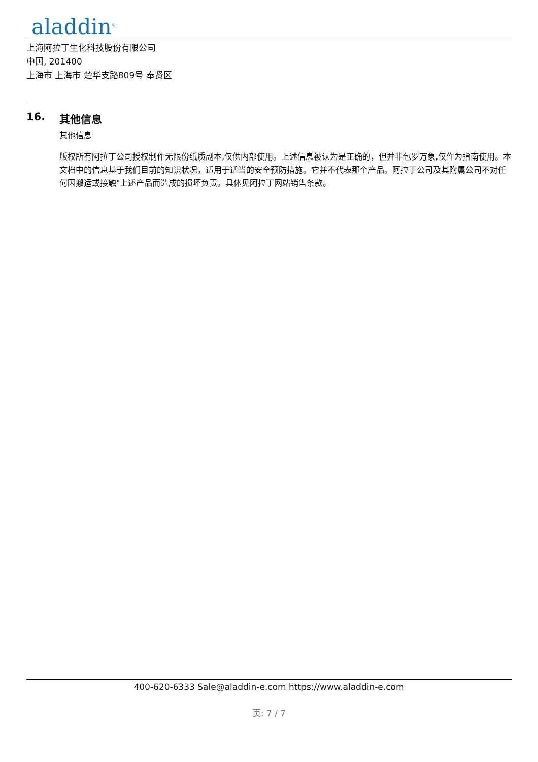aladdin<sup>®</sup>
上海阿拉丁生化科技股份有限公司
中国, 201400
上海市 上海市 楚华支路809号 奉贤区
16. 其他信息
其他信息
版权所有阿拉丁公司授权制作无限份纸质副本,仅供内部使用。上述信息被认为是正确的，但并非包罗万象,仅作为指南使用。本文档中的信息基于我们目前的知识状况，适用于适当的安全预防措施。它并不代表那个产品。阿拉丁公司及其附属公司不对任何因搬运或接触"上述产品而造成的损坏负责。具体见阿拉丁网站销售条款。
400-620-6333 Sale@aladdin-e.com https://www.aladdin-e.com
页: 7 / 7